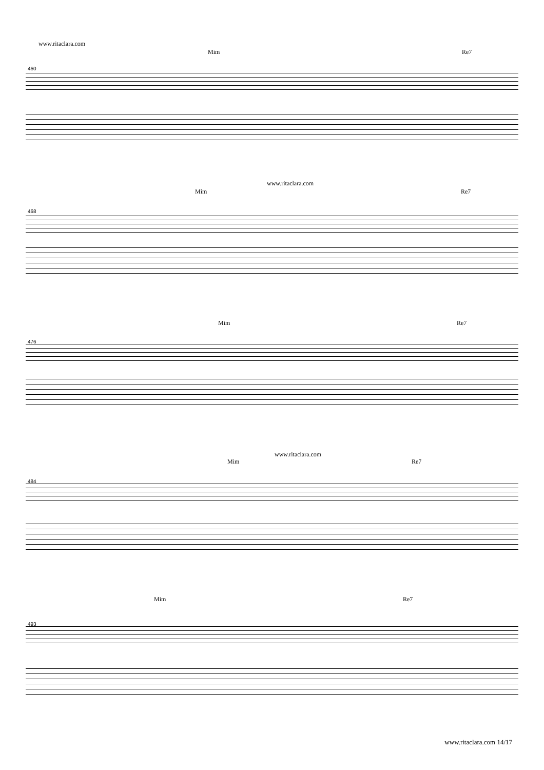www.ritaclara.com
Mim Re7
460
www.ritaclara.com
Mim Re7
468
Mim Re7
476
www.ritaclara.com
Mim Re7
484
Mim Re7
493
www.ritaclara.com 14/17